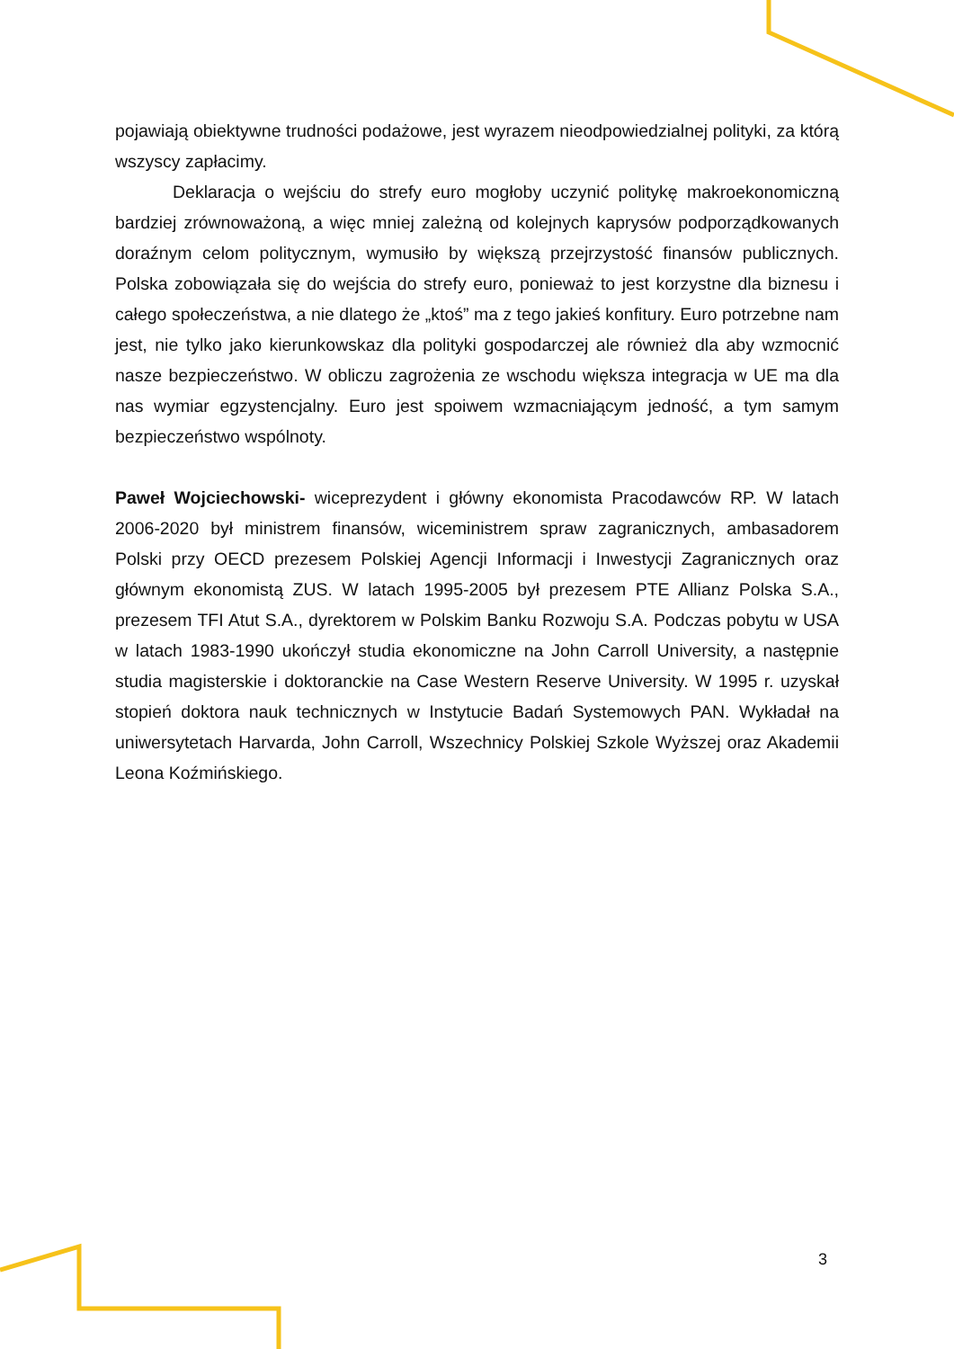pojawiają obiektywne trudności podażowe, jest wyrazem nieodpowiedzialnej polityki, za którą wszyscy zapłacimy.
Deklaracja o wejściu do strefy euro mogłoby uczynić politykę makroekonomiczną bardziej zrównoważoną, a więc mniej zależną od kolejnych kaprysów podporządkowanych doraźnym celom politycznym, wymusiło by większą przejrzystość finansów publicznych. Polska zobowiązała się do wejścia do strefy euro, ponieważ to jest korzystne dla biznesu i całego społeczeństwa, a nie dlatego że „ktoś” ma z tego jakieś konfitury. Euro potrzebne nam jest, nie tylko jako kierunkowskaz dla polityki gospodarczej ale również dla aby wzmocnić nasze bezpieczeństwo. W obliczu zagrożenia ze wschodu większa integracja w UE ma dla nas wymiar egzystencjalny. Euro jest spoiwem wzmacniającym jedność, a tym samym bezpieczeństwo wspólnoty.
Paweł Wojciechowski- wiceprezydent i główny ekonomista Pracodawców RP. W latach 2006-2020 był ministrem finansów, wiceministrem spraw zagranicznych, ambasadorem Polski przy OECD prezesem Polskiej Agencji Informacji i Inwestycji Zagranicznych oraz głównym ekonomistą ZUS. W latach 1995-2005 był prezesem PTE Allianz Polska S.A., prezesem TFI Atut S.A., dyrektorem w Polskim Banku Rozwoju S.A. Podczas pobytu w USA w latach 1983-1990 ukończył studia ekonomiczne na John Carroll University, a następnie studia magisterskie i doktoranckie na Case Western Reserve University. W 1995 r. uzyskał stopień doktora nauk technicznych w Instytucie Badań Systemowych PAN. Wykładał na uniwersytetach Harvarda, John Carroll, Wszechnicy Polskiej Szkole Wyższej oraz Akademii Leona Koźmińskiego.
3